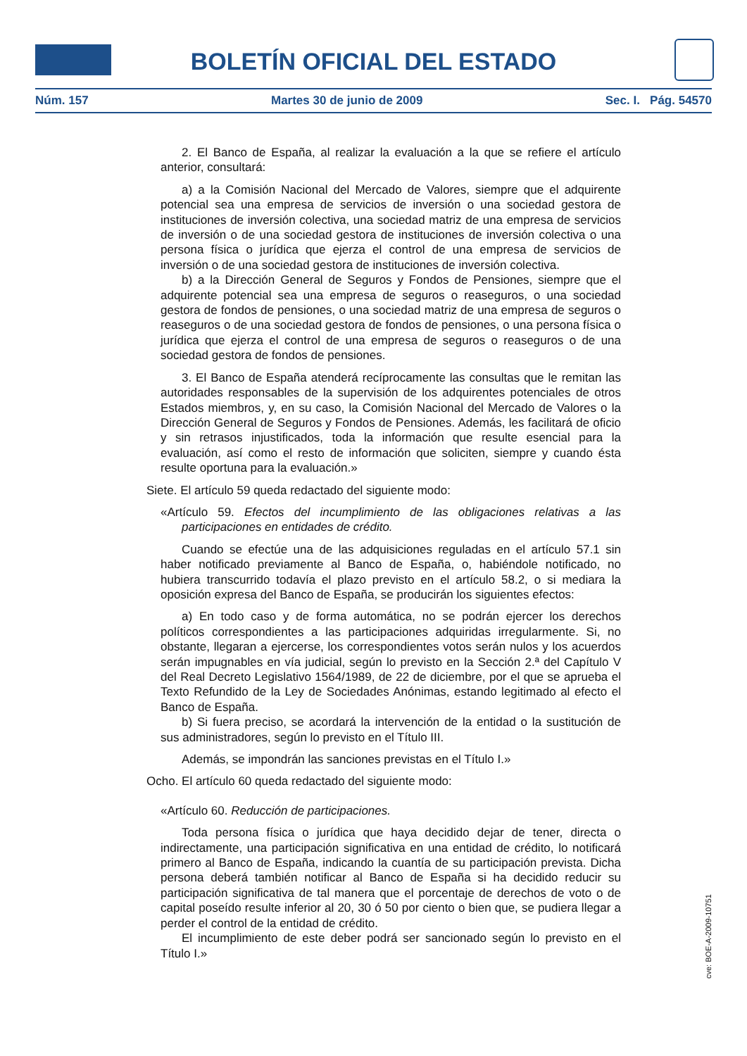BOLETÍN OFICIAL DEL ESTADO
Núm. 157 Martes 30 de junio de 2009 Sec. I. Pág. 54570
2. El Banco de España, al realizar la evaluación a la que se refiere el artículo anterior, consultará:
a) a la Comisión Nacional del Mercado de Valores, siempre que el adquirente potencial sea una empresa de servicios de inversión o una sociedad gestora de instituciones de inversión colectiva, una sociedad matriz de una empresa de servicios de inversión o de una sociedad gestora de instituciones de inversión colectiva o una persona física o jurídica que ejerza el control de una empresa de servicios de inversión o de una sociedad gestora de instituciones de inversión colectiva.
b) a la Dirección General de Seguros y Fondos de Pensiones, siempre que el adquirente potencial sea una empresa de seguros o reaseguros, o una sociedad gestora de fondos de pensiones, o una sociedad matriz de una empresa de seguros o reaseguros o de una sociedad gestora de fondos de pensiones, o una persona física o jurídica que ejerza el control de una empresa de seguros o reaseguros o de una sociedad gestora de fondos de pensiones.
3. El Banco de España atenderá recíprocamente las consultas que le remitan las autoridades responsables de la supervisión de los adquirentes potenciales de otros Estados miembros, y, en su caso, la Comisión Nacional del Mercado de Valores o la Dirección General de Seguros y Fondos de Pensiones. Además, les facilitará de oficio y sin retrasos injustificados, toda la información que resulte esencial para la evaluación, así como el resto de información que soliciten, siempre y cuando ésta resulte oportuna para la evaluación.»
Siete. El artículo 59 queda redactado del siguiente modo:
«Artículo 59. Efectos del incumplimiento de las obligaciones relativas a las participaciones en entidades de crédito.
Cuando se efectúe una de las adquisiciones reguladas en el artículo 57.1 sin haber notificado previamente al Banco de España, o, habiéndole notificado, no hubiera transcurrido todavía el plazo previsto en el artículo 58.2, o si mediara la oposición expresa del Banco de España, se producirán los siguientes efectos:
a) En todo caso y de forma automática, no se podrán ejercer los derechos políticos correspondientes a las participaciones adquiridas irregularmente. Si, no obstante, llegaran a ejercerse, los correspondientes votos serán nulos y los acuerdos serán impugnables en vía judicial, según lo previsto en la Sección 2.ª del Capítulo V del Real Decreto Legislativo 1564/1989, de 22 de diciembre, por el que se aprueba el Texto Refundido de la Ley de Sociedades Anónimas, estando legitimado al efecto el Banco de España.
b) Si fuera preciso, se acordará la intervención de la entidad o la sustitución de sus administradores, según lo previsto en el Título III.
Además, se impondrán las sanciones previstas en el Título I.»
Ocho. El artículo 60 queda redactado del siguiente modo:
«Artículo 60. Reducción de participaciones.
Toda persona física o jurídica que haya decidido dejar de tener, directa o indirectamente, una participación significativa en una entidad de crédito, lo notificará primero al Banco de España, indicando la cuantía de su participación prevista. Dicha persona deberá también notificar al Banco de España si ha decidido reducir su participación significativa de tal manera que el porcentaje de derechos de voto o de capital poseído resulte inferior al 20, 30 ó 50 por ciento o bien que, se pudiera llegar a perder el control de la entidad de crédito.
El incumplimiento de este deber podrá ser sancionado según lo previsto en el Título I.»
cve: BOE-A-2009-10751